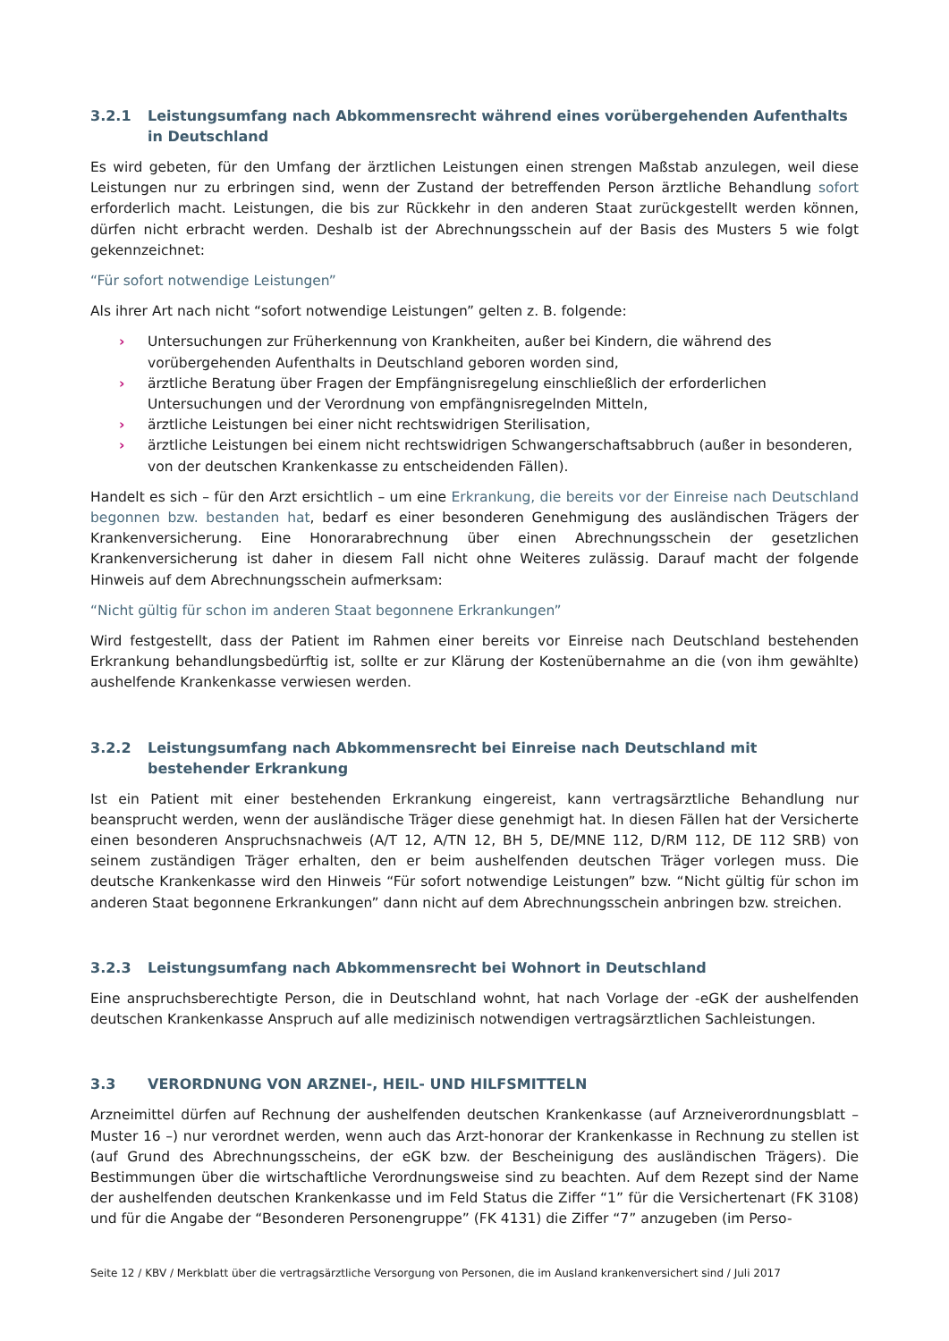3.2.1 Leistungsumfang nach Abkommensrecht während eines vorübergehenden Aufenthalts in Deutschland
Es wird gebeten, für den Umfang der ärztlichen Leistungen einen strengen Maßstab anzulegen, weil diese Leistungen nur zu erbringen sind, wenn der Zustand der betreffenden Person ärztliche Behandlung sofort erforderlich macht. Leistungen, die bis zur Rückkehr in den anderen Staat zurückgestellt werden können, dürfen nicht erbracht werden. Deshalb ist der Abrechnungsschein auf der Basis des Musters 5 wie folgt gekennzeichnet:
“Für sofort notwendige Leistungen”
Als ihrer Art nach nicht “sofort notwendige Leistungen” gelten z. B. folgende:
› Untersuchungen zur Früherkennung von Krankheiten, außer bei Kindern, die während des vorübergehenden Aufenthalts in Deutschland geboren worden sind,
› ärztliche Beratung über Fragen der Empfängnisregelung einschließlich der erforderlichen Untersuchungen und der Verordnung von empfängnisregelnden Mitteln,
› ärztliche Leistungen bei einer nicht rechtswidrigen Sterilisation,
› ärztliche Leistungen bei einem nicht rechtswidrigen Schwangerschaftsabbruch (außer in besonderen, von der deutschen Krankenkasse zu entscheidenden Fällen).
Handelt es sich – für den Arzt ersichtlich – um eine Erkrankung, die bereits vor der Einreise nach Deutschland begonnen bzw. bestanden hat, bedarf es einer besonderen Genehmigung des ausländischen Trägers der Krankenversicherung. Eine Honorarabrechnung über einen Abrechnungsschein der gesetzlichen Krankenversicherung ist daher in diesem Fall nicht ohne Weiteres zulässig. Darauf macht der folgende Hinweis auf dem Abrechnungsschein aufmerksam:
“Nicht gültig für schon im anderen Staat begonnene Erkrankungen”
Wird festgestellt, dass der Patient im Rahmen einer bereits vor Einreise nach Deutschland bestehenden Erkrankung behandlungsbedürftig ist, sollte er zur Klärung der Kostenübernahme an die (von ihm gewählte) aushelfende Krankenkasse verwiesen werden.
3.2.2 Leistungsumfang nach Abkommensrecht bei Einreise nach Deutschland mit bestehender Erkrankung
Ist ein Patient mit einer bestehenden Erkrankung eingereist, kann vertragsärztliche Behandlung nur beansprucht werden, wenn der ausländische Träger diese genehmigt hat. In diesen Fällen hat der Versicherte einen besonderen Anspruchsnachweis (A/T 12, A/TN 12, BH 5, DE/MNE 112, D/RM 112, DE 112 SRB) von seinem zuständigen Träger erhalten, den er beim aushelfenden deutschen Träger vorlegen muss. Die deutsche Krankenkasse wird den Hinweis “Für sofort notwendige Leistungen” bzw. “Nicht gültig für schon im anderen Staat begonnene Erkrankungen” dann nicht auf dem Abrechnungsschein anbringen bzw. streichen.
3.2.3 Leistungsumfang nach Abkommensrecht bei Wohnort in Deutschland
Eine anspruchsberechtigte Person, die in Deutschland wohnt, hat nach Vorlage der -eGK der aushelfenden deutschen Krankenkasse Anspruch auf alle medizinisch notwendigen vertragsärztlichen Sachleistungen.
3.3 VERORDNUNG VON ARZNEI-, HEIL- UND HILFSMITTELN
Arzneimittel dürfen auf Rechnung der aushelfenden deutschen Krankenkasse (auf Arzneiverordnungsblatt – Muster 16 –) nur verordnet werden, wenn auch das Arzt-honorar der Krankenkasse in Rechnung zu stellen ist (auf Grund des Abrechnungsscheins, der eGK bzw. der Bescheinigung des ausländischen Trägers). Die Bestimmungen über die wirtschaftliche Verordnungsweise sind zu beachten. Auf dem Rezept sind der Name der aushelfenden deutschen Krankenkasse und im Feld Status die Ziffer “1” für die Versichertenart (FK 3108) und für die Angabe der “Besonderen Personengruppe” (FK 4131) die Ziffer “7” anzugeben (im Perso-
Seite 12 / KBV / Merkblatt über die vertragsärztliche Versorgung von Personen, die im Ausland krankenversichert sind / Juli 2017